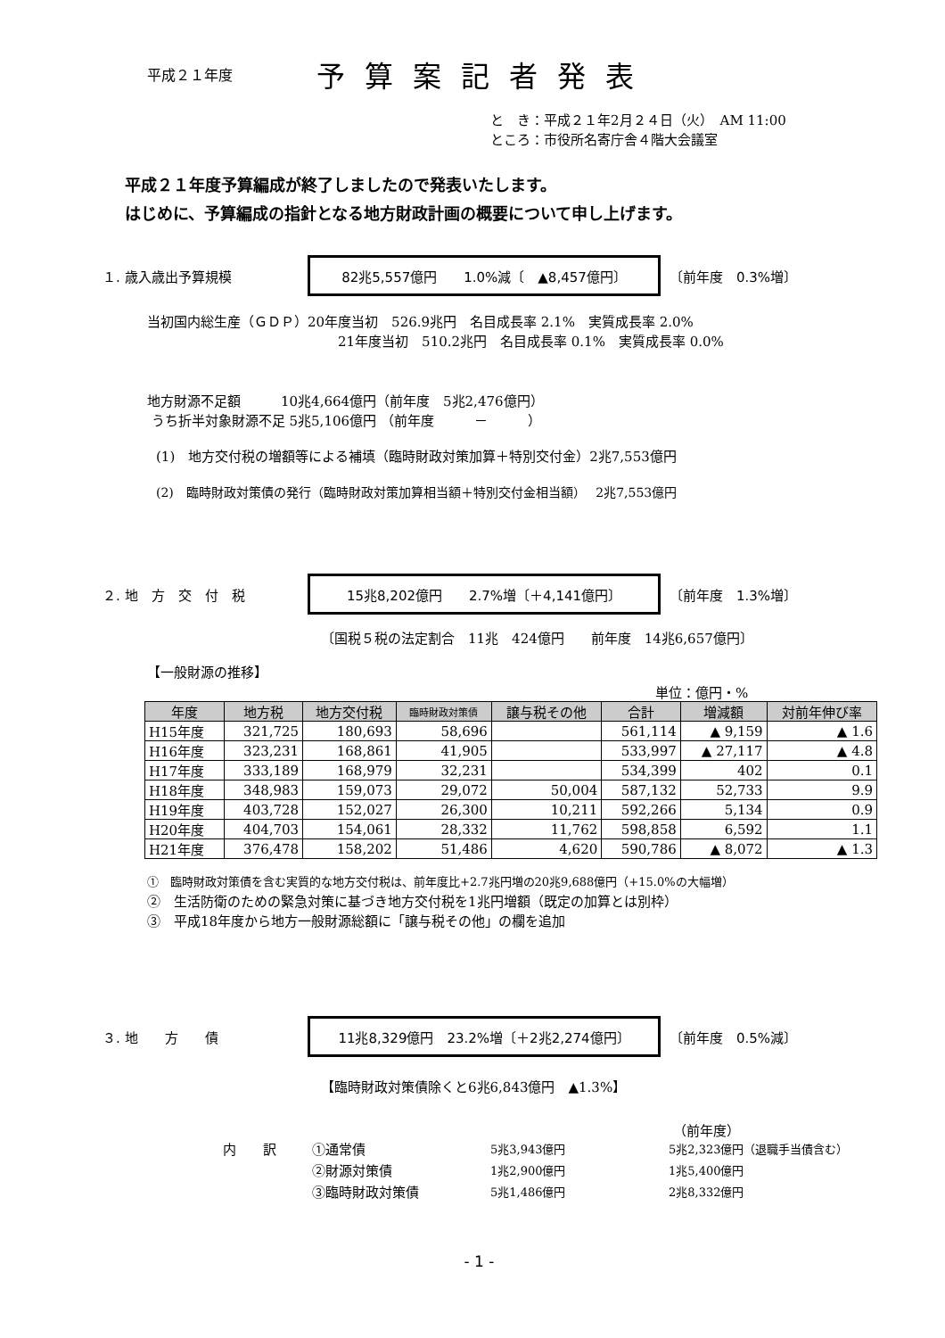平成２１年度 予算案記者発表
と　き：平成２１年2月２４日（火）　AM 11:00
ところ：市役所名寄庁舎４階大会議室
平成２１年度予算編成が終了しましたので発表いたします。
はじめに、予算編成の指針となる地方財政計画の概要について申し上げます。
１. 歳入歳出予算規模 82兆5,557億円　　1.0%減〔　▲8,457億円〕 〔前年度　0.3%増〕
当初国内総生産（ＧＤＰ）20年度当初　526.9兆円　名目成長率 2.1%　実質成長率 2.0%
21年度当初　510.2兆円　名目成長率 0.1%　実質成長率 0.0%
地方財源不足額　　　10兆4,664億円（前年度　5兆2,476億円）
うち折半対象財源不足 5兆5,106億円 （前年度　　　－　　　）
(1)　地方交付税の増額等による補填（臨時財政対策加算＋特別交付金）2兆7,553億円
(2)　臨時財政対策債の発行（臨時財政対策加算相当額＋特別交付金相当額）　 2兆7,553億円
２. 地　方　交　付　税 15兆8,202億円　　2.7%増〔＋4,141億円〕 〔前年度　1.3%増〕
〔国税５税の法定割合　11兆　424億円　　前年度　14兆6,657億円〕
【一般財源の推移】
単位：億円・%
| 年度 | 地方税 | 地方交付税 | 臨時財政対策債 | 譲与税その他 | 合計 | 増減額 | 対前年伸び率 |
| --- | --- | --- | --- | --- | --- | --- | --- |
| H15年度 | 321,725 | 180,693 | 58,696 | | 561,114 | ▲ 9,159 | ▲ 1.6 |
| H16年度 | 323,231 | 168,861 | 41,905 | | 533,997 | ▲ 27,117 | ▲ 4.8 |
| H17年度 | 333,189 | 168,979 | 32,231 | | 534,399 | 402 | 0.1 |
| H18年度 | 348,983 | 159,073 | 29,072 | 50,004 | 587,132 | 52,733 | 9.9 |
| H19年度 | 403,728 | 152,027 | 26,300 | 10,211 | 592,266 | 5,134 | 0.9 |
| H20年度 | 404,703 | 154,061 | 28,332 | 11,762 | 598,858 | 6,592 | 1.1 |
| H21年度 | 376,478 | 158,202 | 51,486 | 4,620 | 590,786 | ▲ 8,072 | ▲ 1.3 |
①　臨時財政対策債を含む実質的な地方交付税は、前年度比+2.7兆円増の20兆9,688億円（+15.0%の大幅増）
②　生活防衛のための緊急対策に基づき地方交付税を1兆円増額（既定の加算とは別枠）
③　平成18年度から地方一般財源総額に「譲与税その他」の欄を追加
３. 地　　方　　債 11兆8,329億円　23.2%増〔＋2兆2,274億円〕 〔前年度　0.5%減〕
【臨時財政対策債除くと6兆6,843億円　▲1.3%】
（前年度）
内　　訳 ①通常債 5兆3,943億円 5兆2,323億円（退職手当債含む）
②財源対策債 1兆2,900億円 1兆5,400億円
③臨時財政対策債 5兆1,486億円 2兆8,332億円
- 1 -